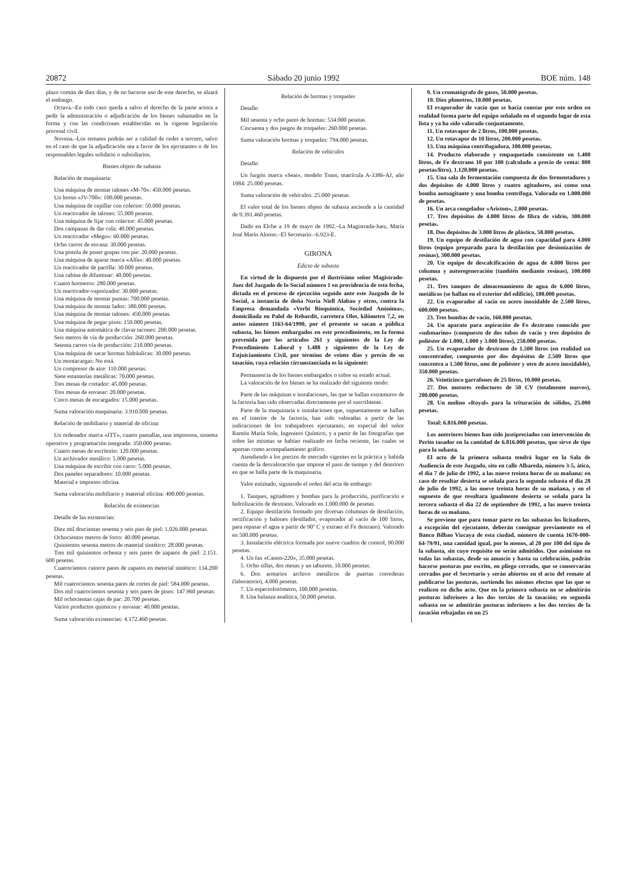20872 Sábado 20 junio 1992 BOE núm. 148
plazo común de diez días, y de no hacerse uso de este derecho, se alzará el embargo.
Octava.–En todo caso queda a salvo el derecho de la parte actora a pedir la administración o adjudicación de los bienes subastados en la forma y con las condiciones establecidas en la vigente legislación procesal civil.
Novena.–Los remates podrán ser a calidad de ceder a tercero, salvo en el caso de que la adjudicación sea a favor de los ejecutantes o de los responsables legales solidario o subsidiarios.
Bienes objeto de subasta
Relación de maquinaria:
Una máquina de montar talones «M-70»: 450.000 pesetas.
Un horno «JV-700»: 100.000 pesetas.
Una máquina de cepillar con colector: 50.000 pesetas.
Un reactivador de talones: 55.000 pesetas.
Una máquina de fijar con colector: 45.000 pesetas.
Dos campanas de dar cola: 40.000 pesetas.
Un reactivador «Mego»: 60.000 pesetas.
Ocho carros de envasa: 30.000 pesetas.
Una pistola de poner grapas con pie: 20.000 pesetas.
Una máquina de aparar marca «Alfa»: 40.000 pesetas.
Un reactivador de parrilla: 30.000 pesetas.
Una cabina de difuminar: 40.000 pesetas.
Cuatro hormeros: 280.000 pesetas.
Un reactivador-vaporizador: 30.000 pesetas.
Una máquina de montar puntas: 700.000 pesetas.
Una máquina de montar lados: 380.000 pesetas.
Una máquina de montar talones: 450.000 pesetas.
Una máquina de pegar pisos: 150.000 pesetas.
Una máquina automática de clavar tacones: 200.000 pesetas.
Seis metros de vía de producción: 260.000 pesetas.
Setenta carros vía de producción: 210.000 pesetas.
Una máquina de sacar hormas hidráulicas: 30.000 pesetas.
Un montacargas: No está.
Un compresor de aire: 110.000 pesetas.
Siete estanterías metálicas: 70.000 pesetas.
Tres mesas de cortador: 45.000 pesetas.
Tres mesas de envasar: 20.000 pesetas.
Cinco mesas de encargados: 15.000 pesetas.
Suma valoración maquinaria: 3.910.000 pesetas.
Relación de mobiliario y material de oficina:
Un ordenador marca «ITT», cuatro pantallas, una impresora, sistema operativo y programación integrada: 350.000 pesetas.
Cuatro mesas de escritorio: 120.000 pesetas.
Un archivador metálico: 5.000 pesetas.
Una máquina de escribir con carro: 5.000 pesetas.
Dos paneles separadores: 10.000 pesetas.
Material e impresos oficina.
Suma valoración mobiliario y material oficina: 490.000 pesetas.
Relación de existencias
Detalle de las existencias:
Diez mil doscientas sesenta y seis pies de piel: 1.026.000 pesetas.
Ochocientos metros de forro: 40.000 pesetas.
Quinientos sesenta metros de material sintético: 28.000 pesetas.
Tres mil quinientos ochenta y seis pares de zapatos de piel: 2.151. 600 pesetas.
Cuatrocientos catorce pares de zapatos en meterial sintético: 134.200 pesetas.
Mil cuatrocientos sesenta pares de cortes de piel: 584.000 pesetas.
Dos mil cuatrocientos sesenta y seis pares de pisos: 147.960 pesetas.
Mil ochocientas cajas de par: 20.700 pesetas.
Varios productos químicos y envasar: 40.000 pesetas.
Suma valoración existencias: 4.172.460 pesetas.
Relación de hormas y troqueles
Detalle:
Mil sesenta y ocho pares de hormas: 534.000 pesetas.
Cincuenta y dos juegos de troqueles: 260.000 pesetas.
Suma valoración hormas y troqueles: 794.000 pesetas.
Relación de vehículos
Detalle:
Un furgón marca «Seat», modelo Trans, matrícula A-3386-AJ, año 1984: 25.000 pesetas.
Suma valoración de vehículos: 25.000 pesetas.
El valor total de los bienes objeto de subasta asciende a la cantidad de 9.391.460 pesetas.
Dado en Elche a 19 de mayo de 1992.–La Magistrada-Juez, María José Marín Alonso.–El Secretario.–6.923-E.
GIRONA
Edicto de subasta
En virtud de lo dispuesto por el ilustrísimo señor Magistrado-Juez del Juzgado de lo Social número 1 en providencia de esta fecha, dictada en el proceso de ejecución seguido ante este Juzgado de lo Social, a instancia de doña Nuria Niell Alabau y otros, contra la Empresa demandada «Verbi Bioquímica, Sociedad Anónima», domiciliada en Palol de Rebardit, carretera Olot, kilómetro 7,2, en autos número 1163-64/1990, por el presente se sacan a pública subasta, los bienes embargados en este procedimiento, en la forma prevenida por los artículos 261 y siguientes de la Ley de Procedimiento Laboral y 1.488 y siguientes de la Ley de Enjuiciamiento Civil, por término de veinte días y precio de su tasación, cuya relación circunstanciada es la siguiente:
Permanencia de los bienes embargados o sobre su estado actual.
La valoración de los bienes se ha realizado del siguiente modo:
Parte de las máquinas e instalaciones, las que se hallan extramuros de la factoría han sido observadas directamente por el suscribiente.
Parte de la maquinaria e instalaciones que, supuestamente se hallan en el interior de la factoría, han sido valoradas a partir de las indicaciones de los trabajadores ejecutantes, en especial del señor Ramón María Sole, Ingeniero Químico, y a partir de las fotografías que sobre las mismas se habían realizado en fecha reciente, las cuales se aportan como acompañamiento gráfico.
Atendiendo a los precios de mercado vigentes en la práctica y habida cuenta de la desvaloración que impone el paso de tiempo y del deterioro en que se halla parte de la maquinaria.
Valor estimado, siguiendo el orden del acta de embargo:
1. Tanques, agitadores y bombas para la producción, purificación e hidrolización de dextrano. Valorado en 1.000.000 de pesetas.
2. Equipo destilación formado por diversas columnas de destilación, rectificación y balones (destilador, evaporador al vacío de 100 litros, para repasar el agua a partir de 90º C y extraer el Fe destrano). Valorado en 500.000 pesetas.
3. Instalación eléctrica formada por nueve cuadros de control, 90.000 pesetas.
4. Un fax «Canon-220», 35.000 pesetas.
5. Ocho sillas, dos mesas y un taburete, 10.000 pesetas.
6. Dos armarios archivo metálicos de puertas correderas (laboratorio), 4.000 pesetas.
7. Un espectofotómetro, 100.000 pesetas.
8. Una balanza analítica, 50.000 pesetas.
9. Un cromatógrafo de gases, 50.000 pesetas.
10. Diez phmetros, 10.000 pesetas.
El evaporador de vacío que se hacía constar por este orden en realidad forma parte del equipo señalado en el segundo lugar de esta lista y ya ha sido valorado conjuntamente.
11. Un rotavapor de 2 litros, 100.000 pesetas.
12. Un rotavapor de 10 litros, 200.000 pesetas.
13. Una máquina centrifugadora, 100.000 pesetas.
14. Producto elaborado y empaquetado consistente en 1.400 litros, de Fe dextrano 10 por 100 (calculado a precio de venta: 800 pesetas/litro), 1.120.000 pesetas.
15. Una sala de fermentación compuesta de dos fermentadores y dos depósitos de 4.000 litros y cuatro agitadores, así como una bomba autoagitante y una bomba centrífuga. Valorada en 1.000.000 de pesetas.
16. Un arca congelador «Ariston», 2.000 pesetas.
17. Tres depósitos de 4.000 litros de fibra de vidrio, 300.000 pesetas.
18. Dos depósitos de 3.000 litros de plástico, 50.000 pesetas.
19. Un equipo de destilación de agua con capacidad para 4.000 litros (equipo preparado para la destilación por desionización de resinas), 300.000 pesetas.
20. Un equipo de descalcificación de agua de 4.000 litros por columna y autoregeneración (también mediante resinas), 100.000 pesetas.
21. Tres tanques de almacenamiento de agua de 6.000 litros, metálicos (se hallan en el exterior del edificio), 100.000 pesetas.
22. Un evaporador al vacío en acero inoxidable de 2.500 litros, 600.000 pesetas.
23. Tres bombas de vacío, 160.000 pesetas.
24. Un aparato para aspiración de Fe dextrano conocido por «submarino» (compuesto de dos tubos de vacío y tres depósito de poliéster de 1.000, 1.000 y 3.000 litros), 250.000 pesetas.
25. Un evaporador de dextrano de 1.500 litros (en realidad un concentrador, compuesto por dos depósitos de 2.500 litros que concentra a 1.500 litros, uno de poliéster y otro de acero inoxidable), 350.000 pesetas.
26. Veinticinco garrafones de 25 litros, 10.000 pesetas.
27. Dos motores reductores de 50 CV (totalmente nuevos), 200.000 pesetas.
28. Un molino «Royal» para la trituración de sólidos, 25.000 pesetas.
Total: 6.816.000 pesetas.
Los anteriores bienes han sido justipreciados con intervención de Perito tasador en la cantidad de 6.816.000 pesetas, que sirve de tipo para la subasta.
El acto de la primera subasta tendrá lugar en la Sala de Audiencia de este Juzgado, sito en calle Albareda, número 3-5, ático, el día 7 de julio de 1992, a las nueve treinta horas de su mañana; en caso de resultar desierta se señala para la segunda subasta el día 28 de julio de 1992, a las nueve treinta horas de su mañana, y en el supuesto de que resultara igualmente desierta se señala para la tercera subasta el día 22 de septiembre de 1992, a las nueve treinta horas de su mañana.
Se previene que para tomar parte en las subastas los licitadores, a excepción del ejecutante, deberán consignar previamente en el Banco Bilbao Vizcaya de esta ciudad, número de cuenta 1670-000-64-79/91, una cantidad igual, por lo menos, al 20 por 100 del tipo de la subasta, sin cuyo requisito no serán admitidos. Que asimismo en todas las subastas, desde su anuncio y hasta su celebración, podrán hacerse posturas por escrito, en pliego cerrado, que se conservarán cerrados por el Secretario y serán abiertos en el acto del remate al publicarse las posturas, surtiendo los mismos efectos que las que se realicen en dicho acto. Que en la primera subasta no se admitirán posturas inferiores a los dos tercios de la tasación; en segunda subasta no se admitirán posturas inferiores a los dos tercios de la tasación rebajadas en un 25